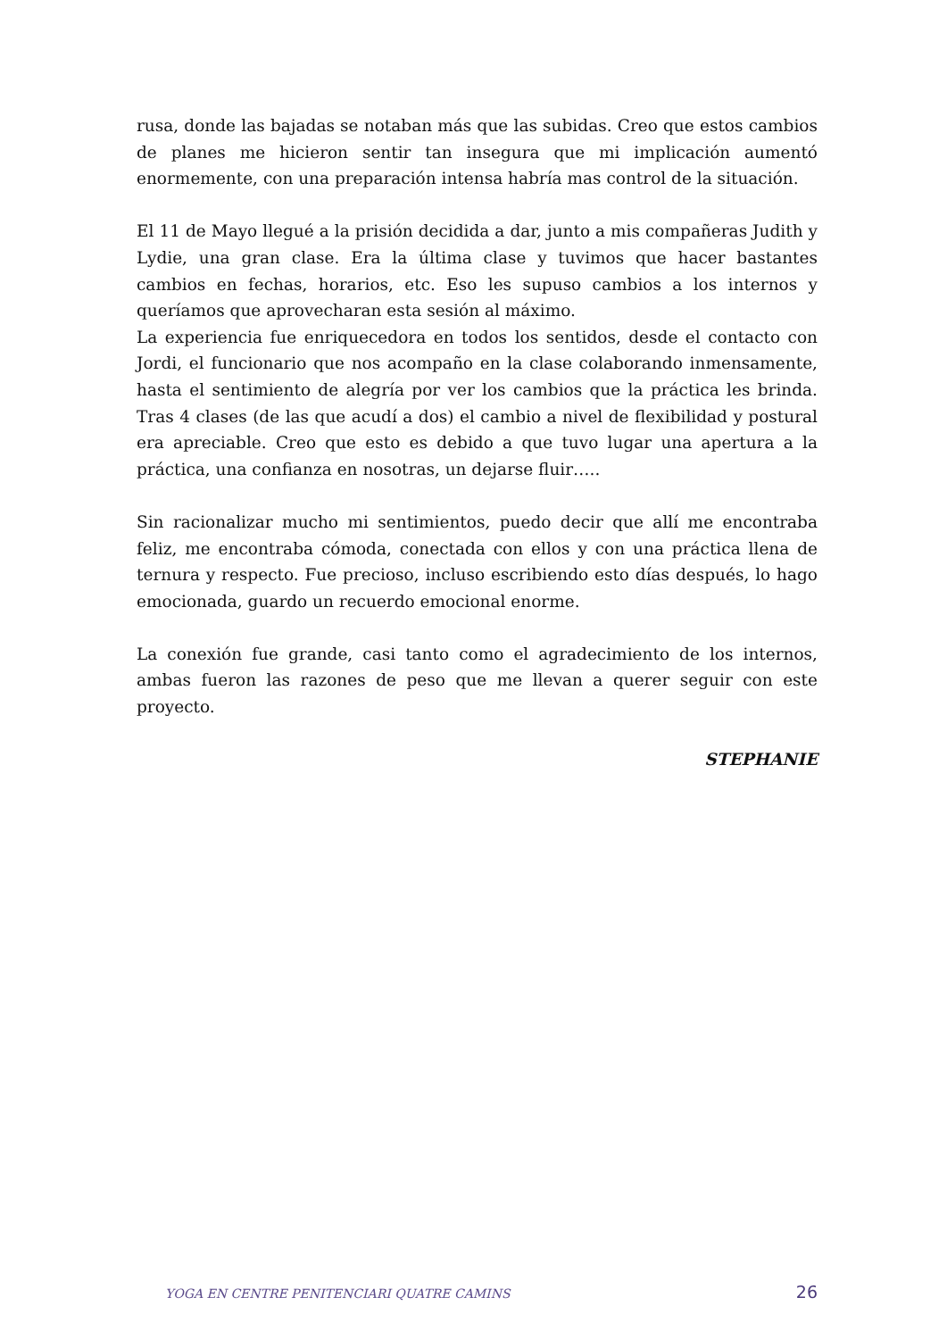rusa, donde las bajadas se notaban más que las subidas. Creo que estos cambios de planes me hicieron sentir tan insegura que mi implicación aumentó enormemente, con una preparación intensa habría mas control de la situación.
El 11 de Mayo llegué a la prisión decidida a dar, junto a mis compañeras Judith y Lydie, una gran clase. Era la última clase y tuvimos que hacer bastantes cambios en fechas, horarios, etc. Eso les supuso cambios a los internos y queríamos que aprovecharan esta sesión al máximo.
La experiencia fue enriquecedora en todos los sentidos, desde el contacto con Jordi, el funcionario que nos acompaño en la clase colaborando inmensamente, hasta el sentimiento de alegría por ver los cambios que la práctica les brinda. Tras 4 clases (de las que acudí a dos) el cambio a nivel de flexibilidad y postural era apreciable. Creo que esto es debido a que tuvo lugar una apertura a la práctica, una confianza en nosotras, un dejarse fluir…..
Sin racionalizar mucho mi sentimientos, puedo decir que allí me encontraba feliz, me encontraba cómoda, conectada con ellos y con una práctica llena de ternura y respecto. Fue precioso, incluso escribiendo esto días después, lo hago emocionada, guardo un recuerdo emocional enorme.
La conexión fue grande, casi tanto como el agradecimiento de los internos, ambas fueron las razones de peso que me llevan a querer seguir con este proyecto.
STEPHANIE
YOGA EN CENTRE PENITENCIARI QUATRE CAMINS 26